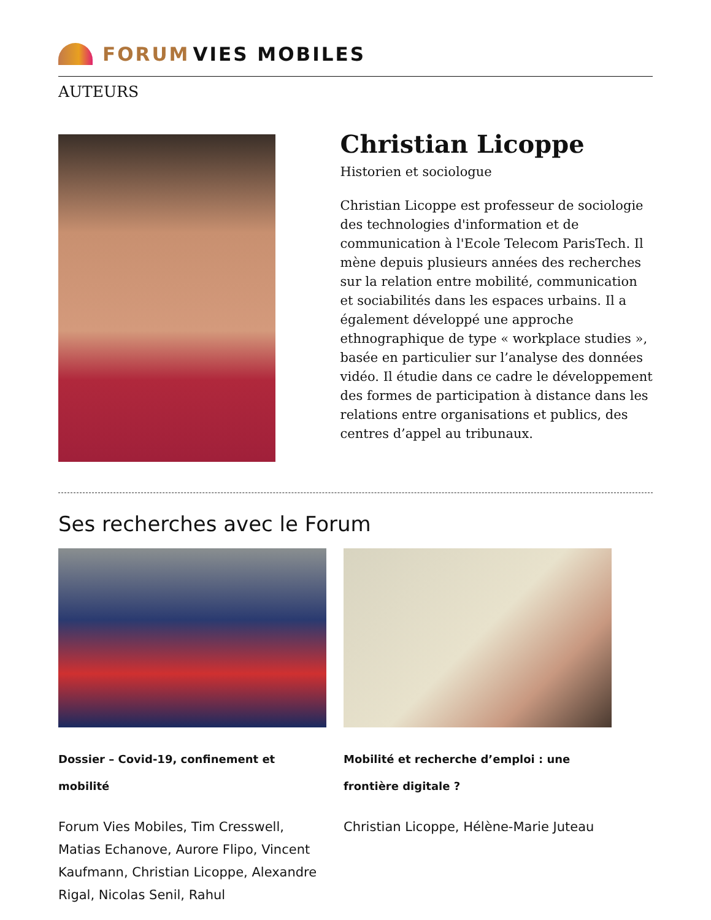FORUM VIES MOBILES
AUTEURS
Christian Licoppe
Historien et sociologue
Christian Licoppe est professeur de sociologie des technologies d'information et de communication à l'Ecole Telecom ParisTech. Il mène depuis plusieurs années des recherches sur la relation entre mobilité, communication et sociabilités dans les espaces urbains. Il a également développé une approche ethnographique de type « workplace studies », basée en particulier sur l’analyse des données vidéo. Il étudie dans ce cadre le développement des formes de participation à distance dans les relations entre organisations et publics, des centres d’appel au tribunaux.
Ses recherches avec le Forum
Dossier – Covid-19, confinement et mobilité
Forum Vies Mobiles, Tim Cresswell, Matias Echanove, Aurore Flipo, Vincent Kaufmann, Christian Licoppe, Alexandre Rigal, Nicolas Senil, Rahul
Mobilité et recherche d’emploi : une frontière digitale ?
Christian Licoppe, Hélène-Marie Juteau